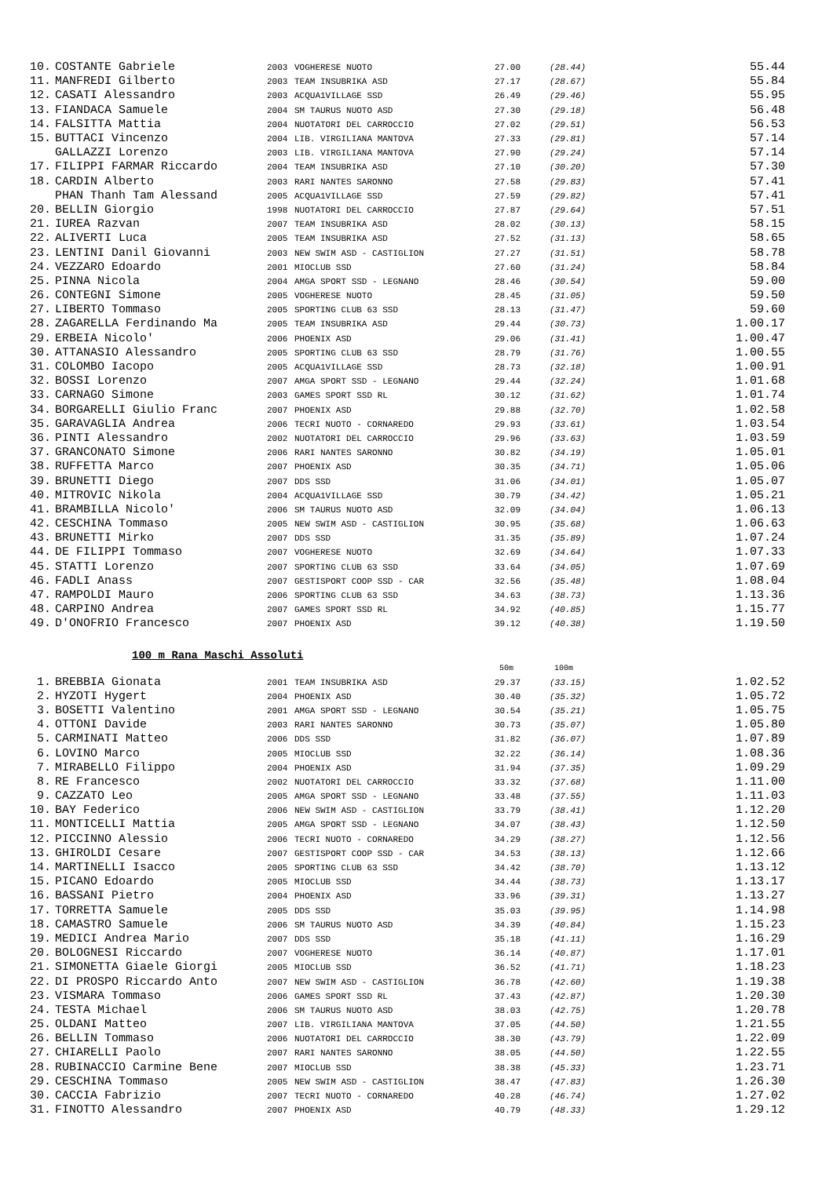| 10. | COSTANTE Gabriele | 2003 | VOGHERESE NUOTO | 27.00 | (28.44) | 55.44 |
| 11. | MANFREDI Gilberto | 2003 | TEAM INSUBRIKA ASD | 27.17 | (28.67) | 55.84 |
| 12. | CASATI Alessandro | 2003 | ACQUA1VILLAGE SSD | 26.49 | (29.46) | 55.95 |
| 13. | FIANDACA Samuele | 2004 | SM TAURUS NUOTO ASD | 27.30 | (29.18) | 56.48 |
| 14. | FALSITTA Mattia | 2004 | NUOTATORI DEL CARROCCIO | 27.02 | (29.51) | 56.53 |
| 15. | BUTTACI Vincenzo | 2004 | LIB. VIRGILIANA MANTOVA | 27.33 | (29.81) | 57.14 |
| | GALLAZZI Lorenzo | 2003 | LIB. VIRGILIANA MANTOVA | 27.90 | (29.24) | 57.14 |
| 17. | FILIPPI FARMAR Riccardo | 2004 | TEAM INSUBRIKA ASD | 27.10 | (30.20) | 57.30 |
| 18. | CARDIN Alberto | 2003 | RARI NANTES SARONNO | 27.58 | (29.83) | 57.41 |
| | PHAN Thanh Tam Alessand | 2005 | ACQUA1VILLAGE SSD | 27.59 | (29.82) | 57.41 |
| 20. | BELLIN Giorgio | 1998 | NUOTATORI DEL CARROCCIO | 27.87 | (29.64) | 57.51 |
| 21. | IUREA Razvan | 2007 | TEAM INSUBRIKA ASD | 28.02 | (30.13) | 58.15 |
| 22. | ALIVERTI Luca | 2005 | TEAM INSUBRIKA ASD | 27.52 | (31.13) | 58.65 |
| 23. | LENTINI Danil Giovanni | 2003 | NEW SWIM ASD - CASTIGLION | 27.27 | (31.51) | 58.78 |
| 24. | VEZZARO Edoardo | 2001 | MIOCLUB SSD | 27.60 | (31.24) | 58.84 |
| 25. | PINNA Nicola | 2004 | AMGA SPORT SSD - LEGNANO | 28.46 | (30.54) | 59.00 |
| 26. | CONTEGNI Simone | 2005 | VOGHERESE NUOTO | 28.45 | (31.05) | 59.50 |
| 27. | LIBERTO Tommaso | 2005 | SPORTING CLUB 63 SSD | 28.13 | (31.47) | 59.60 |
| 28. | ZAGARELLA Ferdinando Ma | 2005 | TEAM INSUBRIKA ASD | 29.44 | (30.73) | 1.00.17 |
| 29. | ERBEIA Nicolo' | 2006 | PHOENIX ASD | 29.06 | (31.41) | 1.00.47 |
| 30. | ATTANASIO Alessandro | 2005 | SPORTING CLUB 63 SSD | 28.79 | (31.76) | 1.00.55 |
| 31. | COLOMBO Iacopo | 2005 | ACQUA1VILLAGE SSD | 28.73 | (32.18) | 1.00.91 |
| 32. | BOSSI Lorenzo | 2007 | AMGA SPORT SSD - LEGNANO | 29.44 | (32.24) | 1.01.68 |
| 33. | CARNAGO Simone | 2003 | GAMES SPORT SSD RL | 30.12 | (31.62) | 1.01.74 |
| 34. | BORGARELLI Giulio Franc | 2007 | PHOENIX ASD | 29.88 | (32.70) | 1.02.58 |
| 35. | GARAVAGLIA Andrea | 2006 | TECRI NUOTO - CORNAREDO | 29.93 | (33.61) | 1.03.54 |
| 36. | PINTI Alessandro | 2002 | NUOTATORI DEL CARROCCIO | 29.96 | (33.63) | 1.03.59 |
| 37. | GRANCONATO Simone | 2006 | RARI NANTES SARONNO | 30.82 | (34.19) | 1.05.01 |
| 38. | RUFFETTA Marco | 2007 | PHOENIX ASD | 30.35 | (34.71) | 1.05.06 |
| 39. | BRUNETTI Diego | 2007 | DDS SSD | 31.06 | (34.01) | 1.05.07 |
| 40. | MITROVIC Nikola | 2004 | ACQUA1VILLAGE SSD | 30.79 | (34.42) | 1.05.21 |
| 41. | BRAMBILLA Nicolo' | 2006 | SM TAURUS NUOTO ASD | 32.09 | (34.04) | 1.06.13 |
| 42. | CESCHINA Tommaso | 2005 | NEW SWIM ASD - CASTIGLION | 30.95 | (35.68) | 1.06.63 |
| 43. | BRUNETTI Mirko | 2007 | DDS SSD | 31.35 | (35.89) | 1.07.24 |
| 44. | DE FILIPPI Tommaso | 2007 | VOGHERESE NUOTO | 32.69 | (34.64) | 1.07.33 |
| 45. | STATTI Lorenzo | 2007 | SPORTING CLUB 63 SSD | 33.64 | (34.05) | 1.07.69 |
| 46. | FADLI Anass | 2007 | GESTISPORT COOP SSD - CAR | 32.56 | (35.48) | 1.08.04 |
| 47. | RAMPOLDI Mauro | 2006 | SPORTING CLUB 63 SSD | 34.63 | (38.73) | 1.13.36 |
| 48. | CARPINO Andrea | 2007 | GAMES SPORT SSD RL | 34.92 | (40.85) | 1.15.77 |
| 49. | D'ONOFRIO Francesco | 2007 | PHOENIX ASD | 39.12 | (40.38) | 1.19.50 |
100 m Rana Maschi Assoluti
| | | | | 50m | 100m | |
| 1. | BREBBIA Gionata | 2001 | TEAM INSUBRIKA ASD | 29.37 | (33.15) | 1.02.52 |
| 2. | HYZOTI Hygert | 2004 | PHOENIX ASD | 30.40 | (35.32) | 1.05.72 |
| 3. | BOSETTI Valentino | 2001 | AMGA SPORT SSD - LEGNANO | 30.54 | (35.21) | 1.05.75 |
| 4. | OTTONI Davide | 2003 | RARI NANTES SARONNO | 30.73 | (35.07) | 1.05.80 |
| 5. | CARMINATI Matteo | 2006 | DDS SSD | 31.82 | (36.07) | 1.07.89 |
| 6. | LOVINO Marco | 2005 | MIOCLUB SSD | 32.22 | (36.14) | 1.08.36 |
| 7. | MIRABELLO Filippo | 2004 | PHOENIX ASD | 31.94 | (37.35) | 1.09.29 |
| 8. | RE Francesco | 2002 | NUOTATORI DEL CARROCCIO | 33.32 | (37.68) | 1.11.00 |
| 9. | CAZZATO Leo | 2005 | AMGA SPORT SSD - LEGNANO | 33.48 | (37.55) | 1.11.03 |
| 10. | BAY Federico | 2006 | NEW SWIM ASD - CASTIGLION | 33.79 | (38.41) | 1.12.20 |
| 11. | MONTICELLI Mattia | 2005 | AMGA SPORT SSD - LEGNANO | 34.07 | (38.43) | 1.12.50 |
| 12. | PICCINNO Alessio | 2006 | TECRI NUOTO - CORNAREDO | 34.29 | (38.27) | 1.12.56 |
| 13. | GHIROLDI Cesare | 2007 | GESTISPORT COOP SSD - CAR | 34.53 | (38.13) | 1.12.66 |
| 14. | MARTINELLI Isacco | 2005 | SPORTING CLUB 63 SSD | 34.42 | (38.70) | 1.13.12 |
| 15. | PICANO Edoardo | 2005 | MIOCLUB SSD | 34.44 | (38.73) | 1.13.17 |
| 16. | BASSANI Pietro | 2004 | PHOENIX ASD | 33.96 | (39.31) | 1.13.27 |
| 17. | TORRETTA Samuele | 2005 | DDS SSD | 35.03 | (39.95) | 1.14.98 |
| 18. | CAMASTRO Samuele | 2006 | SM TAURUS NUOTO ASD | 34.39 | (40.84) | 1.15.23 |
| 19. | MEDICI Andrea Mario | 2007 | DDS SSD | 35.18 | (41.11) | 1.16.29 |
| 20. | BOLOGNESI Riccardo | 2007 | VOGHERESE NUOTO | 36.14 | (40.87) | 1.17.01 |
| 21. | SIMONETTA Giaele Giorgi | 2005 | MIOCLUB SSD | 36.52 | (41.71) | 1.18.23 |
| 22. | DI PROSPO Riccardo Anto | 2007 | NEW SWIM ASD - CASTIGLION | 36.78 | (42.60) | 1.19.38 |
| 23. | VISMARA Tommaso | 2006 | GAMES SPORT SSD RL | 37.43 | (42.87) | 1.20.30 |
| 24. | TESTA Michael | 2006 | SM TAURUS NUOTO ASD | 38.03 | (42.75) | 1.20.78 |
| 25. | OLDANI Matteo | 2007 | LIB. VIRGILIANA MANTOVA | 37.05 | (44.50) | 1.21.55 |
| 26. | BELLIN Tommaso | 2006 | NUOTATORI DEL CARROCCIO | 38.30 | (43.79) | 1.22.09 |
| 27. | CHIARELLI Paolo | 2007 | RARI NANTES SARONNO | 38.05 | (44.50) | 1.22.55 |
| 28. | RUBINACCIO Carmine Bene | 2007 | MIOCLUB SSD | 38.38 | (45.33) | 1.23.71 |
| 29. | CESCHINA Tommaso | 2005 | NEW SWIM ASD - CASTIGLION | 38.47 | (47.83) | 1.26.30 |
| 30. | CACCIA Fabrizio | 2007 | TECRI NUOTO - CORNAREDO | 40.28 | (46.74) | 1.27.02 |
| 31. | FINOTTO Alessandro | 2007 | PHOENIX ASD | 40.79 | (48.33) | 1.29.12 |